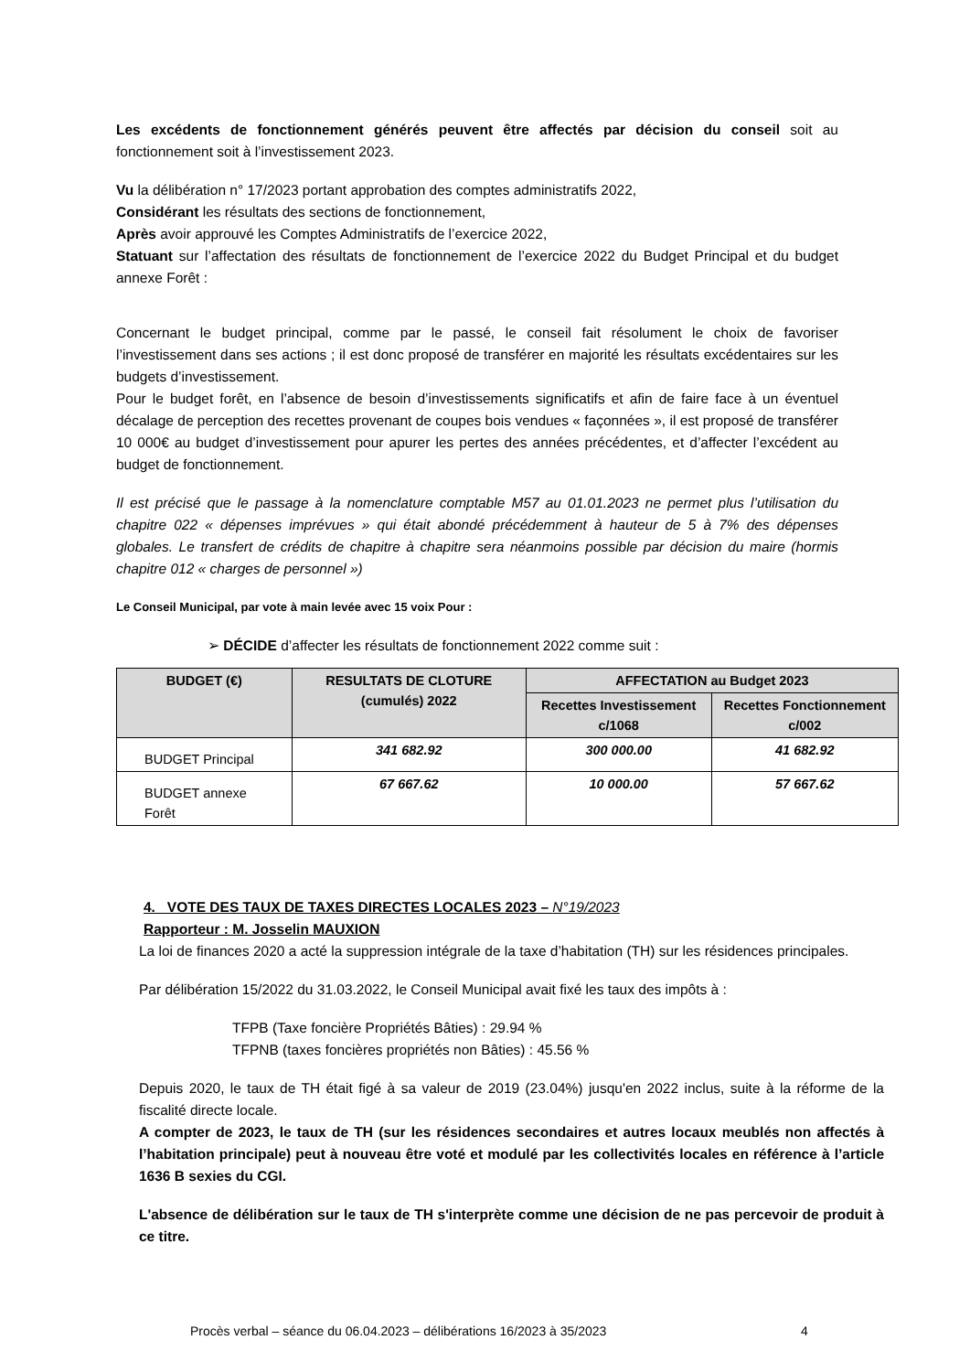Les excédents de fonctionnement générés peuvent être affectés par décision du conseil soit au fonctionnement soit à l’investissement 2023.
Vu la délibération n° 17/2023 portant approbation des comptes administratifs 2022,
Considérant les résultats des sections de fonctionnement,
Après avoir approuvé les Comptes Administratifs de l’exercice 2022,
Statuant sur l’affectation des résultats de fonctionnement de l’exercice 2022 du Budget Principal et du budget annexe Forêt :
Concernant le budget principal, comme par le passé, le conseil fait résolument le choix de favoriser l’investissement dans ses actions ; il est donc proposé de transférer en majorité les résultats excédentaires sur les budgets d’investissement.
Pour le budget forêt, en l’absence de besoin d’investissements significatifs et afin de faire face à un éventuel décalage de perception des recettes provenant de coupes bois vendues « façonnées », il est proposé de transférer 10 000€ au budget d’investissement pour apurer les pertes des années précédentes, et d’affecter l’excédent au budget de fonctionnement.
Il est précisé que le passage à la nomenclature comptable M57 au 01.01.2023 ne permet plus l’utilisation du chapitre 022 « dépenses imprévues » qui était abondé précédemment à hauteur de 5 à 7% des dépenses globales. Le transfert de crédits de chapitre à chapitre sera néanmoins possible par décision du maire (hormis chapitre 012 « charges de personnel »)
Le Conseil Municipal, par vote à main levée avec 15 voix Pour :
➢ DÉCIDE d’affecter les résultats de fonctionnement 2022 comme suit :
| BUDGET (€) | RESULTATS DE CLOTURE (cumulés) 2022 | AFFECTATION au Budget 2023 | |
| --- | --- | --- | --- |
| | | Recettes Investissement c/1068 | Recettes Fonctionnement c/002 |
| BUDGET Principal | 341 682.92 | 300 000.00 | 41 682.92 |
| BUDGET annexe Forêt | 67 667.62 | 10 000.00 | 57 667.62 |
4. VOTE DES TAUX DE TAXES DIRECTES LOCALES 2023 – N°19/2023
Rapporteur : M. Josselin MAUXION
La loi de finances 2020 a acté la suppression intégrale de la taxe d’habitation (TH) sur les résidences principales.
Par délibération 15/2022 du 31.03.2022, le Conseil Municipal avait fixé les taux des impôts à :
TFPB (Taxe foncière Propriétés Bâties) : 29.94 %
TFPNB (taxes foncières propriétés non Bâties) : 45.56 %
Depuis 2020, le taux de TH était figé à sa valeur de 2019 (23.04%) jusqu'en 2022 inclus, suite à la réforme de la fiscalité directe locale.
A compter de 2023, le taux de TH (sur les résidences secondaires et autres locaux meublés non affectés à l’habitation principale) peut à nouveau être voté et modulé par les collectivités locales en référence à l’article 1636 B sexies du CGI.
L'absence de délibération sur le taux de TH s'interprète comme une décision de ne pas percevoir de produit à ce titre.
Procès verbal – séance du 06.04.2023 – délibérations 16/2023 à 35/2023
4